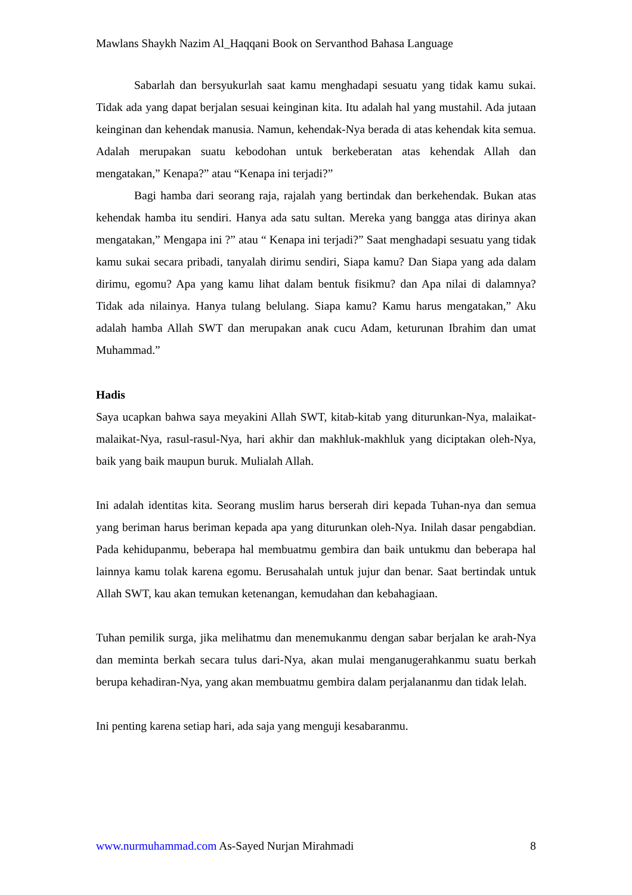Mawlans Shaykh Nazim Al_Haqqani Book on Servanthod Bahasa Language
Sabarlah dan bersyukurlah saat kamu menghadapi sesuatu yang tidak kamu sukai. Tidak ada yang dapat berjalan sesuai keinginan kita. Itu adalah hal yang mustahil. Ada jutaan keinginan dan kehendak manusia. Namun, kehendak-Nya berada di atas kehendak kita semua. Adalah merupakan suatu kebodohan untuk berkeberatan atas kehendak Allah dan mengatakan,” Kenapa?” atau “Kenapa ini terjadi?”
Bagi hamba dari seorang raja, rajalah yang bertindak dan berkehendak. Bukan atas kehendak hamba itu sendiri. Hanya ada satu sultan. Mereka yang bangga atas dirinya akan mengatakan,” Mengapa ini ?” atau “ Kenapa ini terjadi?” Saat menghadapi sesuatu yang tidak kamu sukai secara pribadi, tanyalah dirimu sendiri, Siapa kamu? Dan Siapa yang ada dalam dirimu, egomu? Apa yang kamu lihat dalam bentuk fisikmu? dan Apa nilai di dalamnya? Tidak ada nilainya. Hanya tulang belulang. Siapa kamu? Kamu harus mengatakan,” Aku adalah hamba Allah SWT dan merupakan anak cucu Adam, keturunan Ibrahim dan umat Muhammad.”
Hadis
Saya ucapkan bahwa saya meyakini Allah SWT, kitab-kitab yang diturunkan-Nya, malaikat-malaikat-Nya, rasul-rasul-Nya, hari akhir dan makhluk-makhluk yang diciptakan oleh-Nya, baik yang baik maupun buruk. Mulialah Allah.
Ini adalah identitas kita. Seorang muslim harus berserah diri kepada Tuhan-nya dan semua yang beriman harus beriman kepada apa yang diturunkan oleh-Nya. Inilah dasar pengabdian. Pada kehidupanmu, beberapa hal membuatmu gembira dan baik untukmu dan beberapa hal lainnya kamu tolak karena egomu. Berusahalah untuk jujur dan benar. Saat bertindak untuk Allah SWT, kau akan temukan ketenangan, kemudahan dan kebahagiaan.
Tuhan pemilik surga, jika melihatmu dan menemukanmu dengan sabar berjalan ke arah-Nya dan meminta berkah secara tulus dari-Nya, akan mulai menganugerahkanmu suatu berkah berupa kehadiran-Nya, yang akan membuatmu gembira dalam perjalananmu dan tidak lelah.
Ini penting karena setiap hari, ada saja yang menguji kesabaranmu.
www.nurmuhammad.com As-Sayed Nurjan Mirahmadi 8